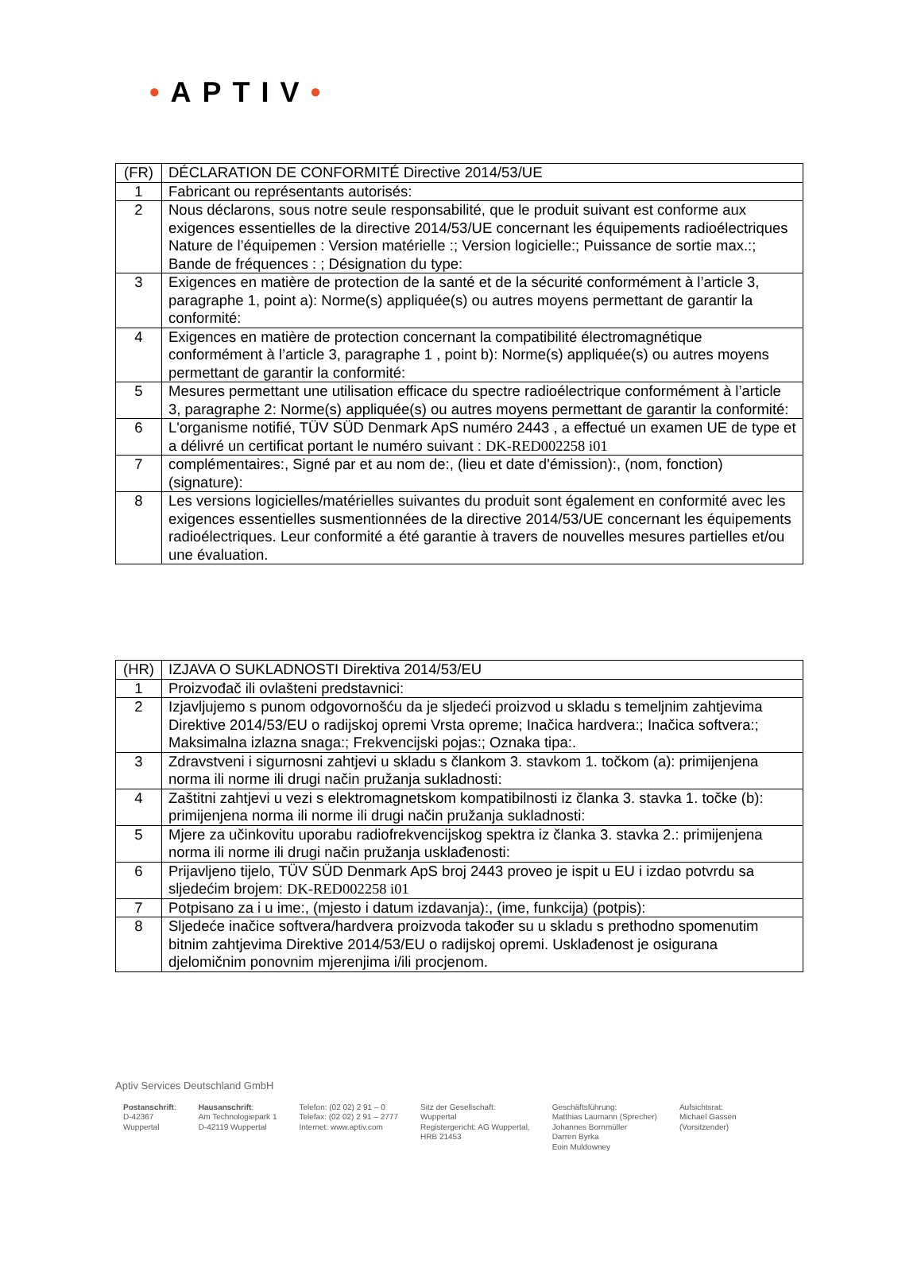•APTIV•
| (FR) | DÉCLARATION DE CONFORMITÉ Directive 2014/53/UE |
| 1 | Fabricant ou représentants autorisés: |
| 2 | Nous déclarons, sous notre seule responsabilité, que le produit suivant est conforme aux exigences essentielles de la directive 2014/53/UE concernant les équipements radioélectriques Nature de l’équipemen : Version matérielle :; Version logicielle:; Puissance de sortie max.:; Bande de fréquences : ; Désignation du type: |
| 3 | Exigences en matière de protection de la santé et de la sécurité conformément à l’article 3, paragraphe 1, point a): Norme(s) appliquée(s) ou autres moyens permettant de garantir la conformité: |
| 4 | Exigences en matière de protection concernant la compatibilité électromagnétique conformément à l’article 3, paragraphe 1 , point b): Norme(s) appliquée(s) ou autres moyens permettant de garantir la conformité: |
| 5 | Mesures permettant une utilisation efficace du spectre radioélectrique conformément à l’article 3, paragraphe 2: Norme(s) appliquée(s) ou autres moyens permettant de garantir la conformité: |
| 6 | L'organisme notifié, TÜV SÜD Denmark ApS numéro 2443 , a effectué un examen UE de type et a délivré un certificat portant le numéro suivant : DK-RED002258 i01 |
| 7 | complémentaires:, Signé par et au nom de:, (lieu et date d'émission):, (nom, fonction) (signature): |
| 8 | Les versions logicielles/matérielles suivantes du produit sont également en conformité avec les exigences essentielles susmentionnées de la directive 2014/53/UE concernant les équipements radioélectriques. Leur conformité a été garantie à travers de nouvelles mesures partielles et/ou une évaluation. |
| (HR) | IZJAVA O SUKLADNOSTI Direktiva 2014/53/EU |
| 1 | Proizvođač ili ovlašteni predstavnici: |
| 2 | Izjavljujemo s punom odgovornošću da je sljedeći proizvod u skladu s temeljnim zahtjevima Direktive 2014/53/EU o radijskoj opremi Vrsta opreme; Inačica hardvera:; Inačica softvera:; Maksimalna izlazna snaga:; Frekvencijski pojas:; Oznaka tipa:. |
| 3 | Zdravstveni i sigurnosni zahtjevi u skladu s člankom 3. stavkom 1. točkom (a): primijenjena norma ili norme ili drugi način pružanja sukladnosti: |
| 4 | Zaštitni zahtjevi u vezi s elektromagnetskom kompatibilnosti iz članka 3. stavka 1. točke (b): primijenjena norma ili norme ili drugi način pružanja sukladnosti: |
| 5 | Mjere za učinkovitu uporabu radiofrekvencijskog spektra iz članka 3. stavka 2.: primijenjena norma ili norme ili drugi način pružanja usklađenosti: |
| 6 | Prijavljeno tijelo, TÜV SÜD Denmark ApS broj 2443 proveo je ispit u EU i izdao potvrdu sa sljedećim brojem: DK-RED002258 i01 |
| 7 | Potpisano za i u ime:, (mjesto i datum izdavanja):, (ime, funkcija) (potpis): |
| 8 | Sljedeće inačice softvera/hardvera proizvoda također su u skladu s prethodno spomenutim bitnim zahtjevima Direktive 2014/53/EU o radijskoj opremi. Usklađenost je osigurana djelomičnim ponovnim mjerenjima i/ili procjenom. |
Aptiv Services Deutschland GmbH
Postanschrift:
D-42367
Wuppertal
Hausanschrift:
Am Technologiepark 1
D-42119 Wuppertal
Telefon: (02 02) 2 91 – 0
Telefax: (02 02) 2 91 – 2777
Internet: www.aptiv.com
Sitz der Gesellschaft:
Wuppertal
Registergericht: AG Wuppertal,
HRB 21453
Geschäftsführung:
Matthias Laumann (Sprecher)
Johannes Bornmüller
Darren Byrka
Eoin Muldowney
Aufsichtsrat:
Michael Gassen
(Vorsitzender)